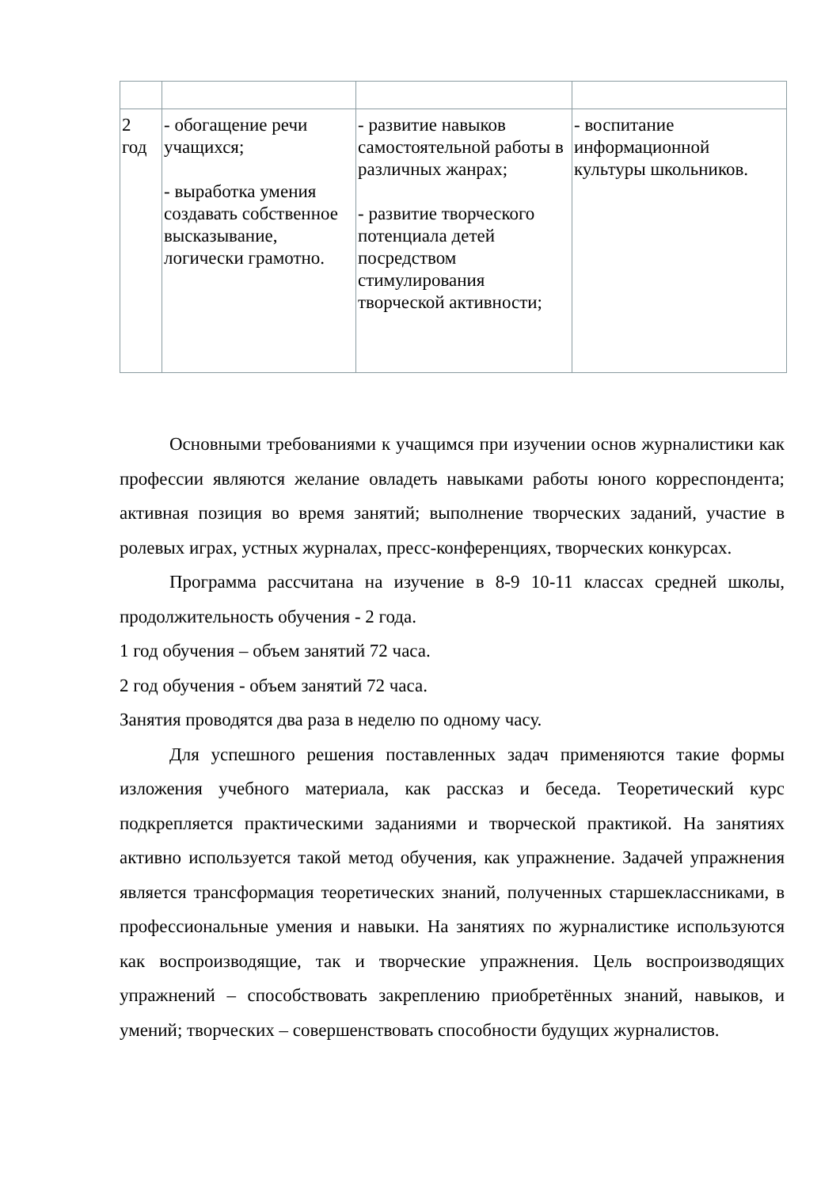| 2 год | - обогащение речи учащихся; - выработка умения создавать собственное высказывание, логически грамотно. | - развитие навыков самостоятельной работы в различных жанрах; - развитие творческого потенциала детей посредством стимулирования творческой активности; | - воспитание информационной культуры школьников. |
Основными требованиями к учащимся при изучении основ журналистики как профессии являются желание овладеть навыками работы юного корреспондента; активная позиция во время занятий; выполнение творческих заданий, участие в ролевых играх, устных журналах, пресс-конференциях, творческих конкурсах.
Программа рассчитана на изучение в 8-9 10-11 классах средней школы, продолжительность обучения - 2 года.
1 год обучения – объем занятий 72 часа.
2 год обучения - объем занятий 72 часа.
Занятия проводятся два раза в неделю по одному часу.
Для успешного решения поставленных задач применяются такие формы изложения учебного материала, как рассказ и беседа. Теоретический курс подкрепляется практическими заданиями и творческой практикой. На занятиях активно используется такой метод обучения, как упражнение. Задачей упражнения является трансформация теоретических знаний, полученных старшеклассниками, в профессиональные умения и навыки. На занятиях по журналистике используются как воспроизводящие, так и творческие упражнения. Цель воспроизводящих упражнений – способствовать закреплению приобретённых знаний, навыков, и умений; творческих – совершенствовать способности будущих журналистов.